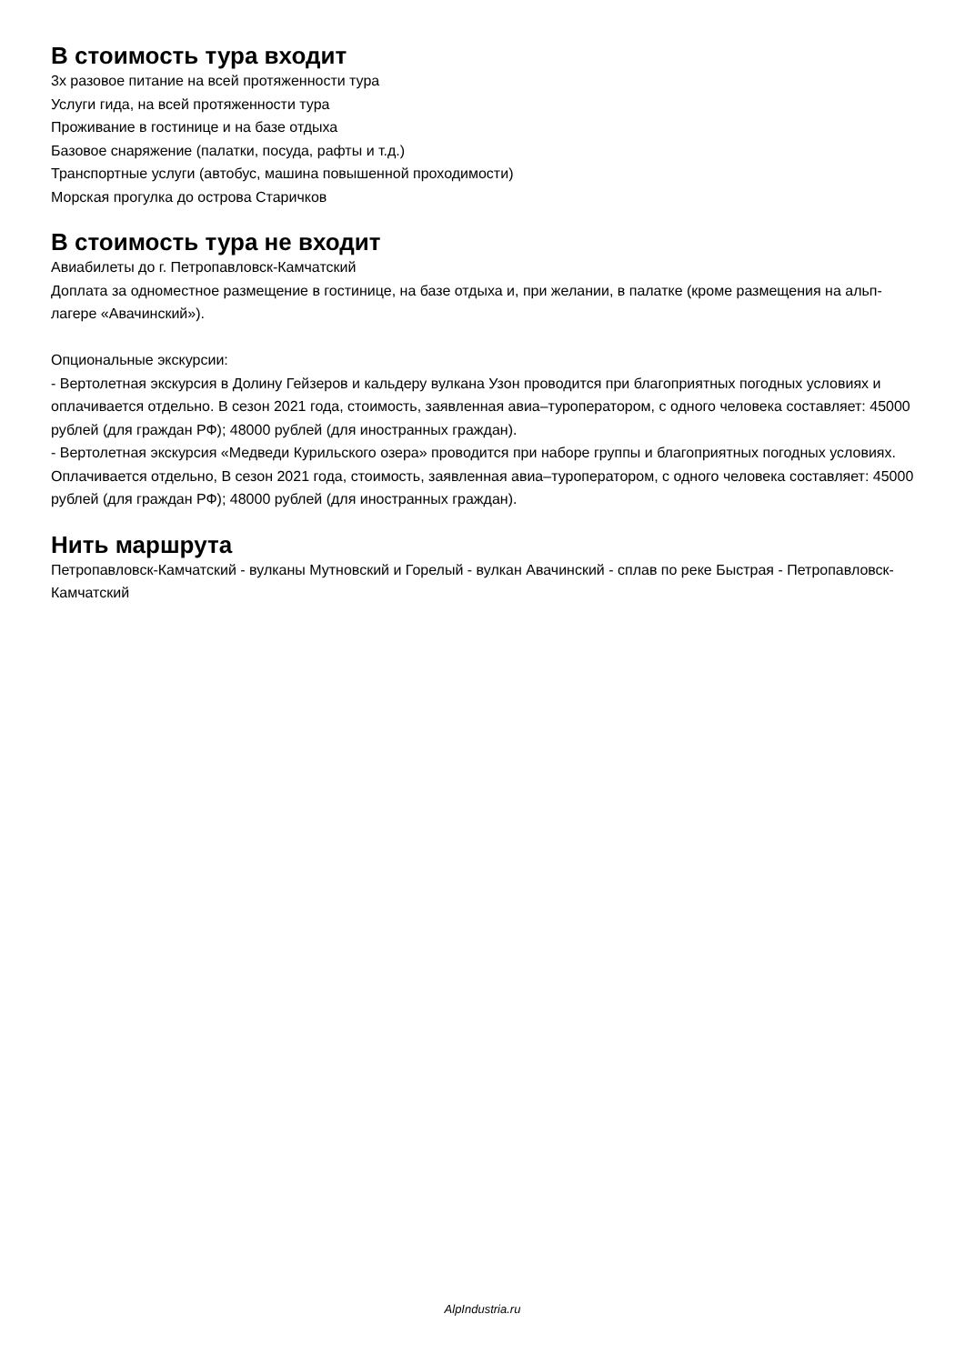В стоимость тура входит
3х разовое питание на всей протяженности тура
Услуги гида, на всей протяженности тура
Проживание в гостинице и на базе отдыха
Базовое снаряжение (палатки, посуда, рафты и т.д.)
Транспортные услуги (автобус, машина повышенной проходимости)
Морская прогулка до острова Старичков
В стоимость тура не входит
Авиабилеты до г. Петропавловск-Камчатский
Доплата за одноместное размещение в гостинице, на базе отдыха и, при желании, в палатке (кроме размещения на альп-лагере «Авачинский»).
Опциональные экскурсии:
- Вертолетная экскурсия в Долину Гейзеров и кальдеру вулкана Узон проводится при благоприятных погодных условиях и оплачивается отдельно. В сезон 2021 года, стоимость, заявленная авиа–туроператором, с одного человека составляет: 45000 рублей (для граждан РФ); 48000 рублей (для иностранных граждан).
- Вертолетная экскурсия «Медведи Курильского озера» проводится при наборе группы и благоприятных погодных условиях. Оплачивается отдельно, В сезон 2021 года, стоимость, заявленная авиа–туроператором, с одного человека составляет: 45000 рублей (для граждан РФ); 48000 рублей (для иностранных граждан).
Нить маршрута
Петропавловск-Камчатский - вулканы Мутновский и Горелый - вулкан Авачинский - сплав по реке Быстрая - Петропавловск-Камчатский
AlpIndustria.ru